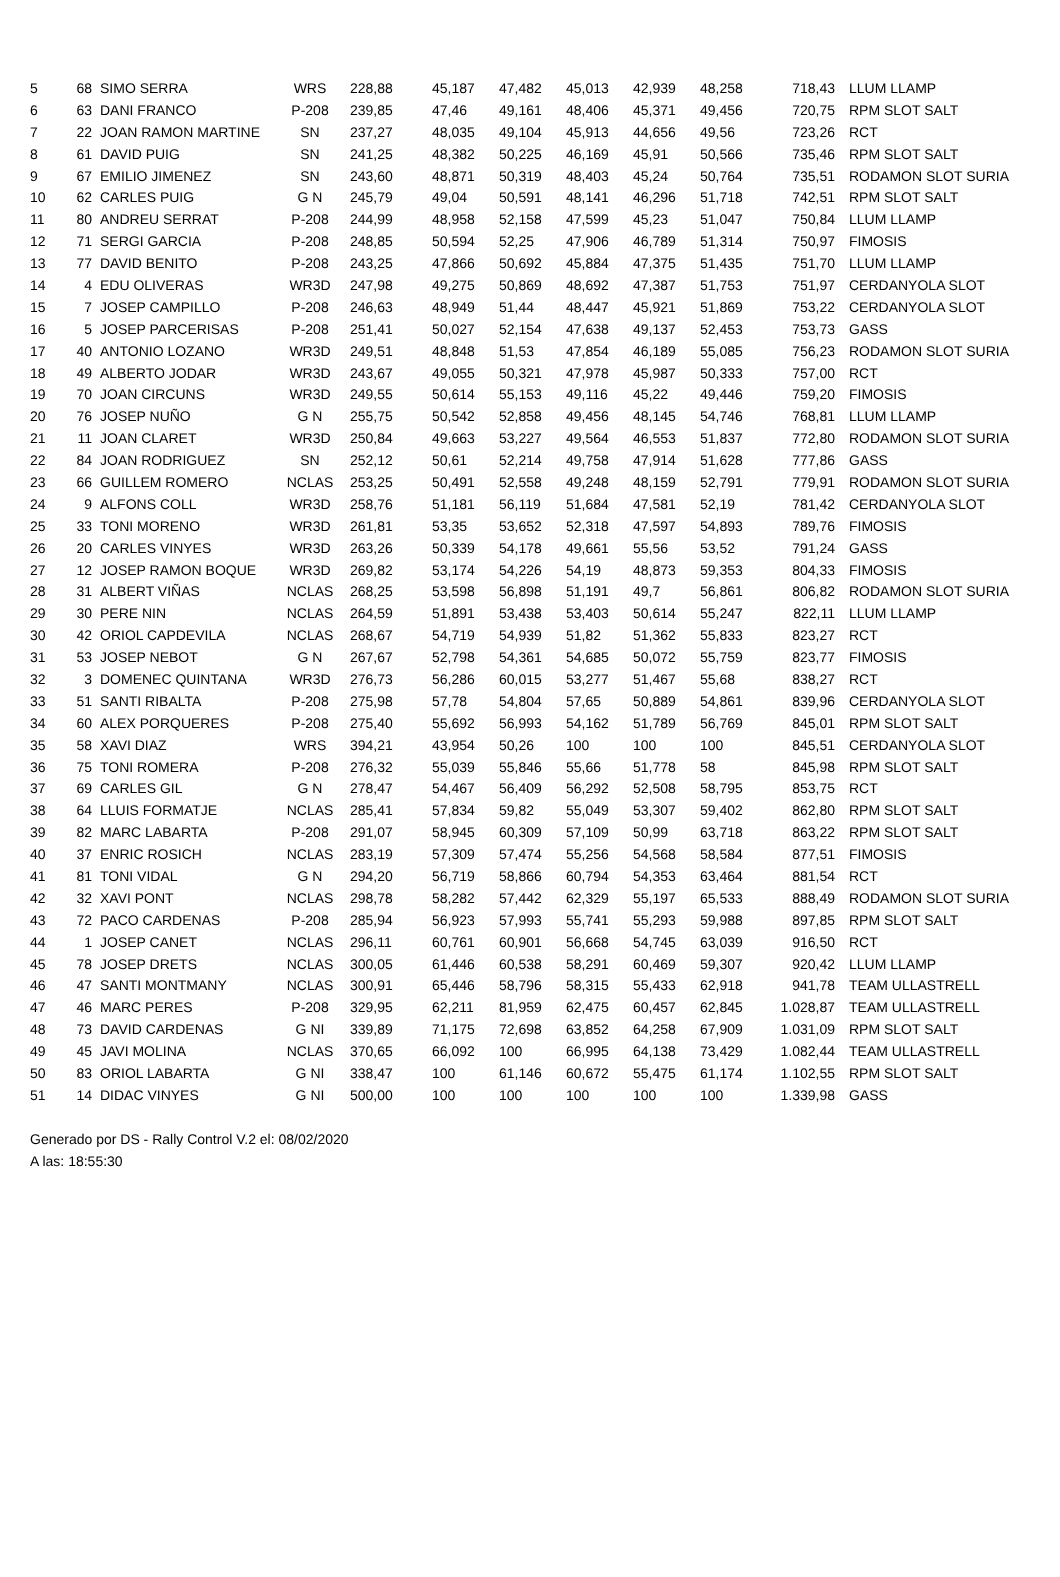| 5 | 68 | SIMO SERRA | WRS | 228,88 | 45,187 | 47,482 | 45,013 | 42,939 | 48,258 | 718,43 | LLUM LLAMP |
| 6 | 63 | DANI FRANCO | P-208 | 239,85 | 47,46 | 49,161 | 48,406 | 45,371 | 49,456 | 720,75 | RPM SLOT SALT |
| 7 | 22 | JOAN RAMON MARTINE | SN | 237,27 | 48,035 | 49,104 | 45,913 | 44,656 | 49,56 | 723,26 | RCT |
| 8 | 61 | DAVID PUIG | SN | 241,25 | 48,382 | 50,225 | 46,169 | 45,91 | 50,566 | 735,46 | RPM SLOT SALT |
| 9 | 67 | EMILIO JIMENEZ | SN | 243,60 | 48,871 | 50,319 | 48,403 | 45,24 | 50,764 | 735,51 | RODAMON SLOT SURIA |
| 10 | 62 | CARLES PUIG | G N | 245,79 | 49,04 | 50,591 | 48,141 | 46,296 | 51,718 | 742,51 | RPM SLOT SALT |
| 11 | 80 | ANDREU SERRAT | P-208 | 244,99 | 48,958 | 52,158 | 47,599 | 45,23 | 51,047 | 750,84 | LLUM LLAMP |
| 12 | 71 | SERGI GARCIA | P-208 | 248,85 | 50,594 | 52,25 | 47,906 | 46,789 | 51,314 | 750,97 | FIMOSIS |
| 13 | 77 | DAVID BENITO | P-208 | 243,25 | 47,866 | 50,692 | 45,884 | 47,375 | 51,435 | 751,70 | LLUM LLAMP |
| 14 | 4 | EDU OLIVERAS | WR3D | 247,98 | 49,275 | 50,869 | 48,692 | 47,387 | 51,753 | 751,97 | CERDANYOLA SLOT |
| 15 | 7 | JOSEP CAMPILLO | P-208 | 246,63 | 48,949 | 51,44 | 48,447 | 45,921 | 51,869 | 753,22 | CERDANYOLA SLOT |
| 16 | 5 | JOSEP PARCERISAS | P-208 | 251,41 | 50,027 | 52,154 | 47,638 | 49,137 | 52,453 | 753,73 | GASS |
| 17 | 40 | ANTONIO LOZANO | WR3D | 249,51 | 48,848 | 51,53 | 47,854 | 46,189 | 55,085 | 756,23 | RODAMON SLOT SURIA |
| 18 | 49 | ALBERTO JODAR | WR3D | 243,67 | 49,055 | 50,321 | 47,978 | 45,987 | 50,333 | 757,00 | RCT |
| 19 | 70 | JOAN CIRCUNS | WR3D | 249,55 | 50,614 | 55,153 | 49,116 | 45,22 | 49,446 | 759,20 | FIMOSIS |
| 20 | 76 | JOSEP NUÑO | G N | 255,75 | 50,542 | 52,858 | 49,456 | 48,145 | 54,746 | 768,81 | LLUM LLAMP |
| 21 | 11 | JOAN CLARET | WR3D | 250,84 | 49,663 | 53,227 | 49,564 | 46,553 | 51,837 | 772,80 | RODAMON SLOT SURIA |
| 22 | 84 | JOAN RODRIGUEZ | SN | 252,12 | 50,61 | 52,214 | 49,758 | 47,914 | 51,628 | 777,86 | GASS |
| 23 | 66 | GUILLEM ROMERO | NCLAS | 253,25 | 50,491 | 52,558 | 49,248 | 48,159 | 52,791 | 779,91 | RODAMON SLOT SURIA |
| 24 | 9 | ALFONS COLL | WR3D | 258,76 | 51,181 | 56,119 | 51,684 | 47,581 | 52,19 | 781,42 | CERDANYOLA SLOT |
| 25 | 33 | TONI MORENO | WR3D | 261,81 | 53,35 | 53,652 | 52,318 | 47,597 | 54,893 | 789,76 | FIMOSIS |
| 26 | 20 | CARLES VINYES | WR3D | 263,26 | 50,339 | 54,178 | 49,661 | 55,56 | 53,52 | 791,24 | GASS |
| 27 | 12 | JOSEP RAMON BOQUE | WR3D | 269,82 | 53,174 | 54,226 | 54,19 | 48,873 | 59,353 | 804,33 | FIMOSIS |
| 28 | 31 | ALBERT VIÑAS | NCLAS | 268,25 | 53,598 | 56,898 | 51,191 | 49,7 | 56,861 | 806,82 | RODAMON SLOT SURIA |
| 29 | 30 | PERE NIN | NCLAS | 264,59 | 51,891 | 53,438 | 53,403 | 50,614 | 55,247 | 822,11 | LLUM LLAMP |
| 30 | 42 | ORIOL CAPDEVILA | NCLAS | 268,67 | 54,719 | 54,939 | 51,82 | 51,362 | 55,833 | 823,27 | RCT |
| 31 | 53 | JOSEP NEBOT | G N | 267,67 | 52,798 | 54,361 | 54,685 | 50,072 | 55,759 | 823,77 | FIMOSIS |
| 32 | 3 | DOMENEC QUINTANA | WR3D | 276,73 | 56,286 | 60,015 | 53,277 | 51,467 | 55,68 | 838,27 | RCT |
| 33 | 51 | SANTI RIBALTA | P-208 | 275,98 | 57,78 | 54,804 | 57,65 | 50,889 | 54,861 | 839,96 | CERDANYOLA SLOT |
| 34 | 60 | ALEX PORQUERES | P-208 | 275,40 | 55,692 | 56,993 | 54,162 | 51,789 | 56,769 | 845,01 | RPM SLOT SALT |
| 35 | 58 | XAVI DIAZ | WRS | 394,21 | 43,954 | 50,26 | 100 | 100 | 100 | 845,51 | CERDANYOLA SLOT |
| 36 | 75 | TONI ROMERA | P-208 | 276,32 | 55,039 | 55,846 | 55,66 | 51,778 | 58 | 845,98 | RPM SLOT SALT |
| 37 | 69 | CARLES GIL | G N | 278,47 | 54,467 | 56,409 | 56,292 | 52,508 | 58,795 | 853,75 | RCT |
| 38 | 64 | LLUIS FORMATJE | NCLAS | 285,41 | 57,834 | 59,82 | 55,049 | 53,307 | 59,402 | 862,80 | RPM SLOT SALT |
| 39 | 82 | MARC LABARTA | P-208 | 291,07 | 58,945 | 60,309 | 57,109 | 50,99 | 63,718 | 863,22 | RPM SLOT SALT |
| 40 | 37 | ENRIC ROSICH | NCLAS | 283,19 | 57,309 | 57,474 | 55,256 | 54,568 | 58,584 | 877,51 | FIMOSIS |
| 41 | 81 | TONI VIDAL | G N | 294,20 | 56,719 | 58,866 | 60,794 | 54,353 | 63,464 | 881,54 | RCT |
| 42 | 32 | XAVI PONT | NCLAS | 298,78 | 58,282 | 57,442 | 62,329 | 55,197 | 65,533 | 888,49 | RODAMON SLOT SURIA |
| 43 | 72 | PACO CARDENAS | P-208 | 285,94 | 56,923 | 57,993 | 55,741 | 55,293 | 59,988 | 897,85 | RPM SLOT SALT |
| 44 | 1 | JOSEP CANET | NCLAS | 296,11 | 60,761 | 60,901 | 56,668 | 54,745 | 63,039 | 916,50 | RCT |
| 45 | 78 | JOSEP DRETS | NCLAS | 300,05 | 61,446 | 60,538 | 58,291 | 60,469 | 59,307 | 920,42 | LLUM LLAMP |
| 46 | 47 | SANTI MONTMANY | NCLAS | 300,91 | 65,446 | 58,796 | 58,315 | 55,433 | 62,918 | 941,78 | TEAM ULLASTRELL |
| 47 | 46 | MARC PERES | P-208 | 329,95 | 62,211 | 81,959 | 62,475 | 60,457 | 62,845 | 1.028,87 | TEAM ULLASTRELL |
| 48 | 73 | DAVID CARDENAS | G NI | 339,89 | 71,175 | 72,698 | 63,852 | 64,258 | 67,909 | 1.031,09 | RPM SLOT SALT |
| 49 | 45 | JAVI MOLINA | NCLAS | 370,65 | 66,092 | 100 | 66,995 | 64,138 | 73,429 | 1.082,44 | TEAM ULLASTRELL |
| 50 | 83 | ORIOL LABARTA | G NI | 338,47 | 100 | 61,146 | 60,672 | 55,475 | 61,174 | 1.102,55 | RPM SLOT SALT |
| 51 | 14 | DIDAC VINYES | G NI | 500,00 | 100 | 100 | 100 | 100 | 100 | 1.339,98 | GASS |
Generado por DS - Rally Control V.2 el: 08/02/2020
A las: 18:55:30